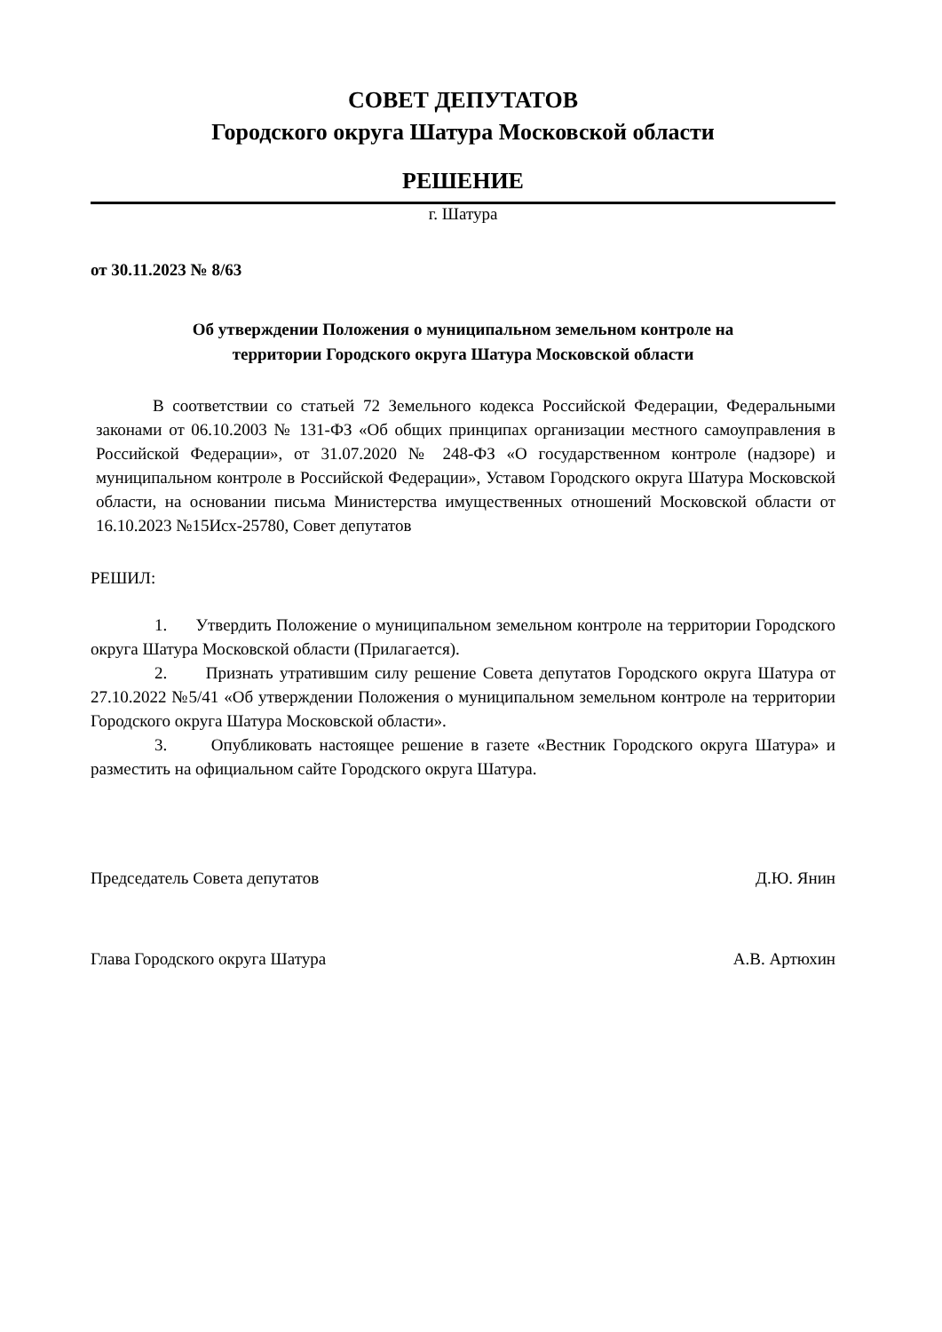СОВЕТ ДЕПУТАТОВ
Городского округа Шатура Московской области
РЕШЕНИЕ
г. Шатура
от 30.11.2023 № 8/63
Об утверждении Положения о муниципальном земельном контроле на
территории Городского округа Шатура Московской области
В соответствии со статьей 72 Земельного кодекса Российской Федерации, Федеральными законами от 06.10.2003 № 131-ФЗ «Об общих принципах организации местного самоуправления в Российской Федерации», от 31.07.2020 № 248-ФЗ «О государственном контроле (надзоре) и муниципальном контроле в Российской Федерации», Уставом Городского округа Шатура Московской области, на основании письма Министерства имущественных отношений Московской области от 16.10.2023 №15Исх-25780, Совет депутатов
РЕШИЛ:
1. Утвердить Положение о муниципальном земельном контроле на территории Городского округа Шатура Московской области (Прилагается).
2. Признать утратившим силу решение Совета депутатов Городского округа Шатура от 27.10.2022 №5/41 «Об утверждении Положения о муниципальном земельном контроле на территории Городского округа Шатура Московской области».
3. Опубликовать настоящее решение в газете «Вестник Городского округа Шатура» и разместить на официальном сайте Городского округа Шатура.
Председатель Совета депутатов Д.Ю. Янин
Глава Городского округа Шатура А.В. Артюхин